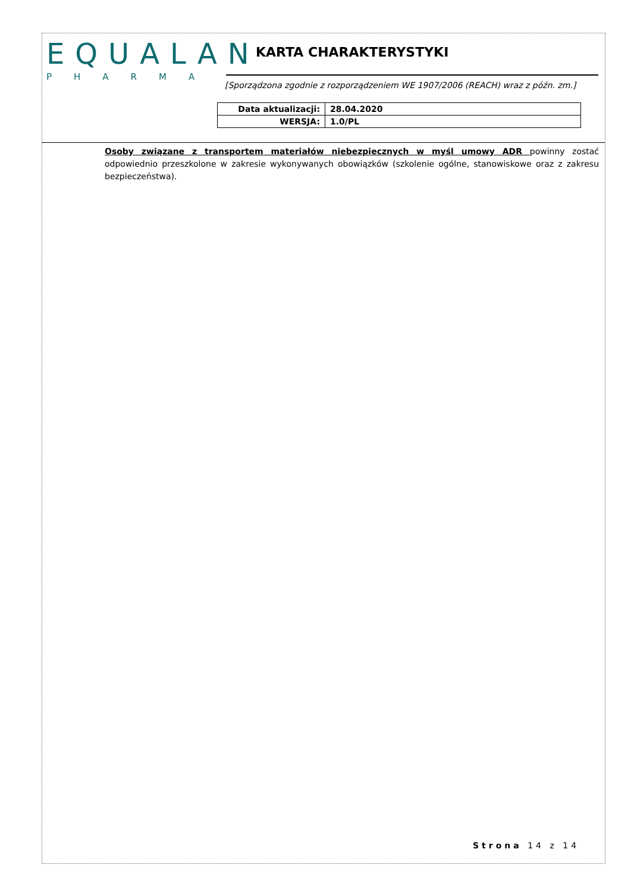EQUALAN
PHARMA
KARTA CHARAKTERYSTYKI
[Sporządzona zgodnie z rozporządzeniem WE 1907/2006 (REACH) wraz z późn. zm.]
| Data aktualizacji: | 28.04.2020 |
| WERSJA: | 1.0/PL |
Osoby związane z transportem materiałów niebezpiecznych w myśl umowy ADR powinny zostać odpowiednio przeszkolone w zakresie wykonywanych obowiązków (szkolenie ogólne, stanowiskowe oraz z zakresu bezpieczeństwa).
Strona 14 z 14